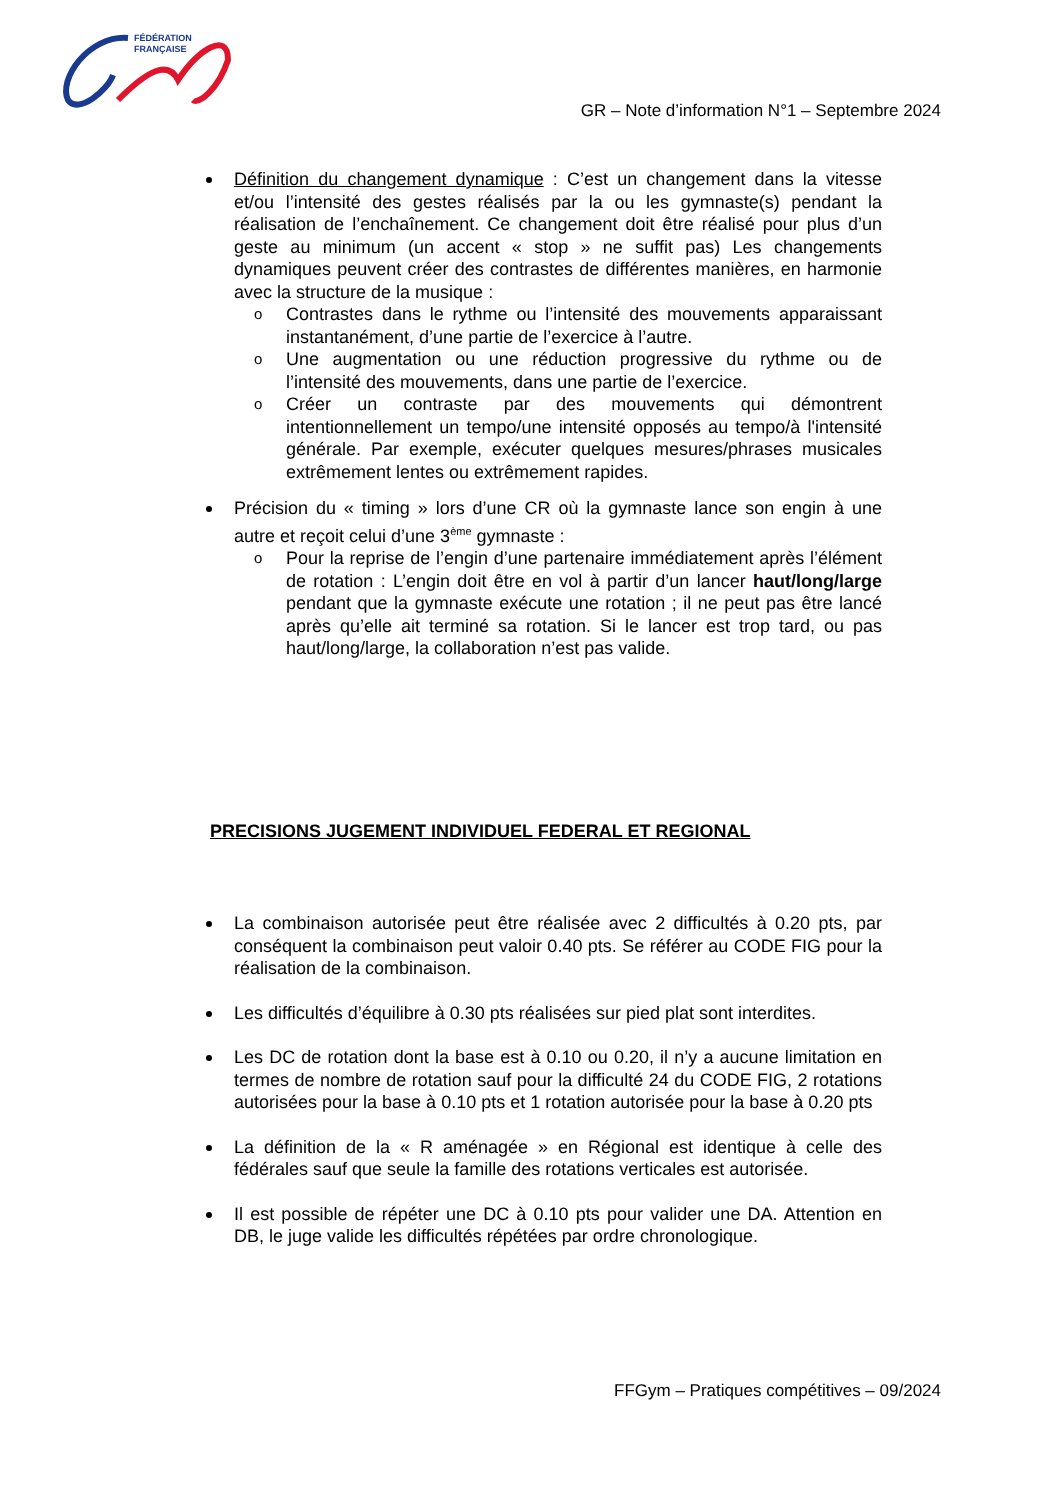FÉDÉRATION
FRANÇAISE
GR – Note d’information N°1 – Septembre 2024
Définition du changement dynamique : C’est un changement dans la vitesse et/ou l’intensité des gestes réalisés par la ou les gymnaste(s) pendant la réalisation de l’enchaînement. Ce changement doit être réalisé pour plus d’un geste au minimum (un accent « stop » ne suffit pas) Les changements dynamiques peuvent créer des contrastes de différentes manières, en harmonie avec la structure de la musique :
Contrastes dans le rythme ou l’intensité des mouvements apparaissant instantanément, d’une partie de l’exercice à l’autre.
Une augmentation ou une réduction progressive du rythme ou de l’intensité des mouvements, dans une partie de l’exercice.
Créer un contraste par des mouvements qui démontrent intentionnellement un tempo/une intensité opposés au tempo/à l'intensité générale. Par exemple, exécuter quelques mesures/phrases musicales extrêmement lentes ou extrêmement rapides.
Précision du « timing » lors d’une CR où la gymnaste lance son engin à une autre et reçoit celui d’une 3<sup>ème</sup> gymnaste :
Pour la reprise de l’engin d’une partenaire immédiatement après l’élément de rotation : L’engin doit être en vol à partir d’un lancer haut/long/large pendant que la gymnaste exécute une rotation ; il ne peut pas être lancé après qu’elle ait terminé sa rotation. Si le lancer est trop tard, ou pas haut/long/large, la collaboration n’est pas valide.
PRECISIONS JUGEMENT INDIVIDUEL FEDERAL ET REGIONAL
La combinaison autorisée peut être réalisée avec 2 difficultés à 0.20 pts, par conséquent la combinaison peut valoir 0.40 pts. Se référer au CODE FIG pour la réalisation de la combinaison.
Les difficultés d’équilibre à 0.30 pts réalisées sur pied plat sont interdites.
Les DC de rotation dont la base est à 0.10 ou 0.20, il n’y a aucune limitation en termes de nombre de rotation sauf pour la difficulté 24 du CODE FIG, 2 rotations autorisées pour la base à 0.10 pts et 1 rotation autorisée pour la base à 0.20 pts
La définition de la « R aménagée » en Régional est identique à celle des fédérales sauf que seule la famille des rotations verticales est autorisée.
Il est possible de répéter une DC à 0.10 pts pour valider une DA. Attention en DB, le juge valide les difficultés répétées par ordre chronologique.
FFGym – Pratiques compétitives – 09/2024